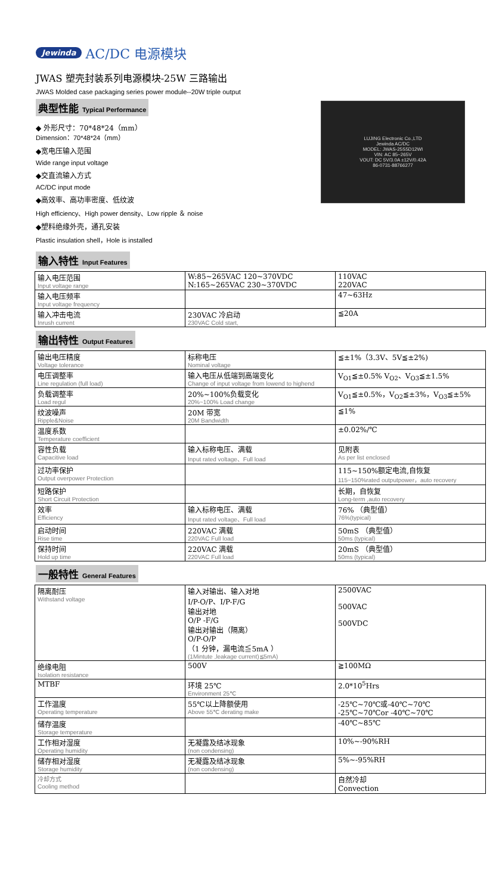Jewinda AC/DC 电源模块
JWAS 塑壳封装系列电源模块-25W 三路输出
JWAS Molded case packaging series power module--20W triple output
典型性能 Typical Performance
◆ 外形尺寸：70*48*24（mm）
Dimension：70*48*24（mm）
◆宽电压输入范围
Wide range input voltage
◆交直流输入方式
AC/DC input mode
◆高效率、高功率密度、低纹波
High efficiency、High power density、Low ripple ＆ noise
◆塑料绝缘外壳，通孔安装
Plastic insulation shell，Hole is installed
LUJING Electronic Co.,LTD
Jewinda AC/DC
MODEL: JWAS-25S5D12WI
VIN: AC 85~265V
VOUT: DC 5V/3.0A ±12V/0.42A
86-0731-88766277
输入特性 Input Features
| 输入电压范围 Input voltage range | W:85~265VAC 120~370VDC N:165~265VAC 230~370VDC | 110VAC 220VAC |
| 输入电压频率 Input voltage frequency | | 47~63Hz |
| 输入冲击电流 Inrush current | 230VAC 冷启动 230VAC Cold start, | ≦20A |
输出特性 Output Features
| 输出电压精度 Voltage tolerance | 标称电压 Nominal voltage | ≦±1%（3.3V、5V≦±2%) |
| 电压调整率 Line regulation (full load) | 输入电压从低端到高端变化 Change of input voltage from lowend to highend | V<sub>O1</sub>≦±0.5% V<sub>O2</sub>、V<sub>O3</sub>≦±1.5% |
| 负载调整率 Load regul | 20%~100%负载变化 20%~100% Load change | V<sub>O1</sub>≦±0.5%，V<sub>O2</sub>≦±3%，V<sub>O3</sub>≦±5% |
| 纹波噪声 Ripple&Noise | 20M 带宽 20M Bandwidth | ≦1% |
| 温度系数 Temperature coefficient | | ±0.02%/℃ |
| 容性负载 Capacitive load | 输入标称电压、满载 Input rated voltage、Full load | 见附表 As per list enclosed |
| 过功率保护 Output overpower Protection | | 115~150%额定电流,自恢复 115~150%rated outputpower，auto recovery |
| 短路保护 Short Circuit Protection | | 长期，自恢复 Long-term ,auto recovery |
| 效率 Efficiency | 输入标称电压、满载 Input rated voltage、Full load | 76% （典型值） 76%(typical) |
| 启动时间 Rise time | 220VAC 满载 220VAC Full load | 50mS （典型值） 50ms (typical) |
| 保持时间 Hold up time | 220VAC 满载 220VAC Full load | 20mS （典型值） 50ms (typical) |
一般特性 General Features
| 隔离耐压 Withstand voltage | 输入对输出、输入对地 I/P-O/P、I/P-F/G 输出对地 O/P -F/G 输出对输出（隔离） O/P-O/P （1 分钟，漏电流≦5mA ） (1Mintute ,leakage current)≦5mA) | 2500VAC 500VAC 500VDC |
| 绝缘电阻 Isolation resistance | 500V | ≧100MΩ |
| MTBF | 环境 25℃ Environment 25℃ | 2.0*10<sup>5</sup>Hrs |
| 工作温度 Operating temperature | 55℃以上降额使用 Above 55℃ derating make | -25℃~70℃或-40℃~70℃ -25℃~70℃or -40℃~70℃ |
| 储存温度 Storage temperature | | -40℃~85℃ |
| 工作相对湿度 Operating humidity | 无凝露及结冰现象 (non condensing) | 10%~-90%RH |
| 储存相对湿度 Storage humidity | 无凝露及结冰现象 (non condensing) | 5%~-95%RH |
| 冷却方式 Cooling method | | 自然冷却 Convection |